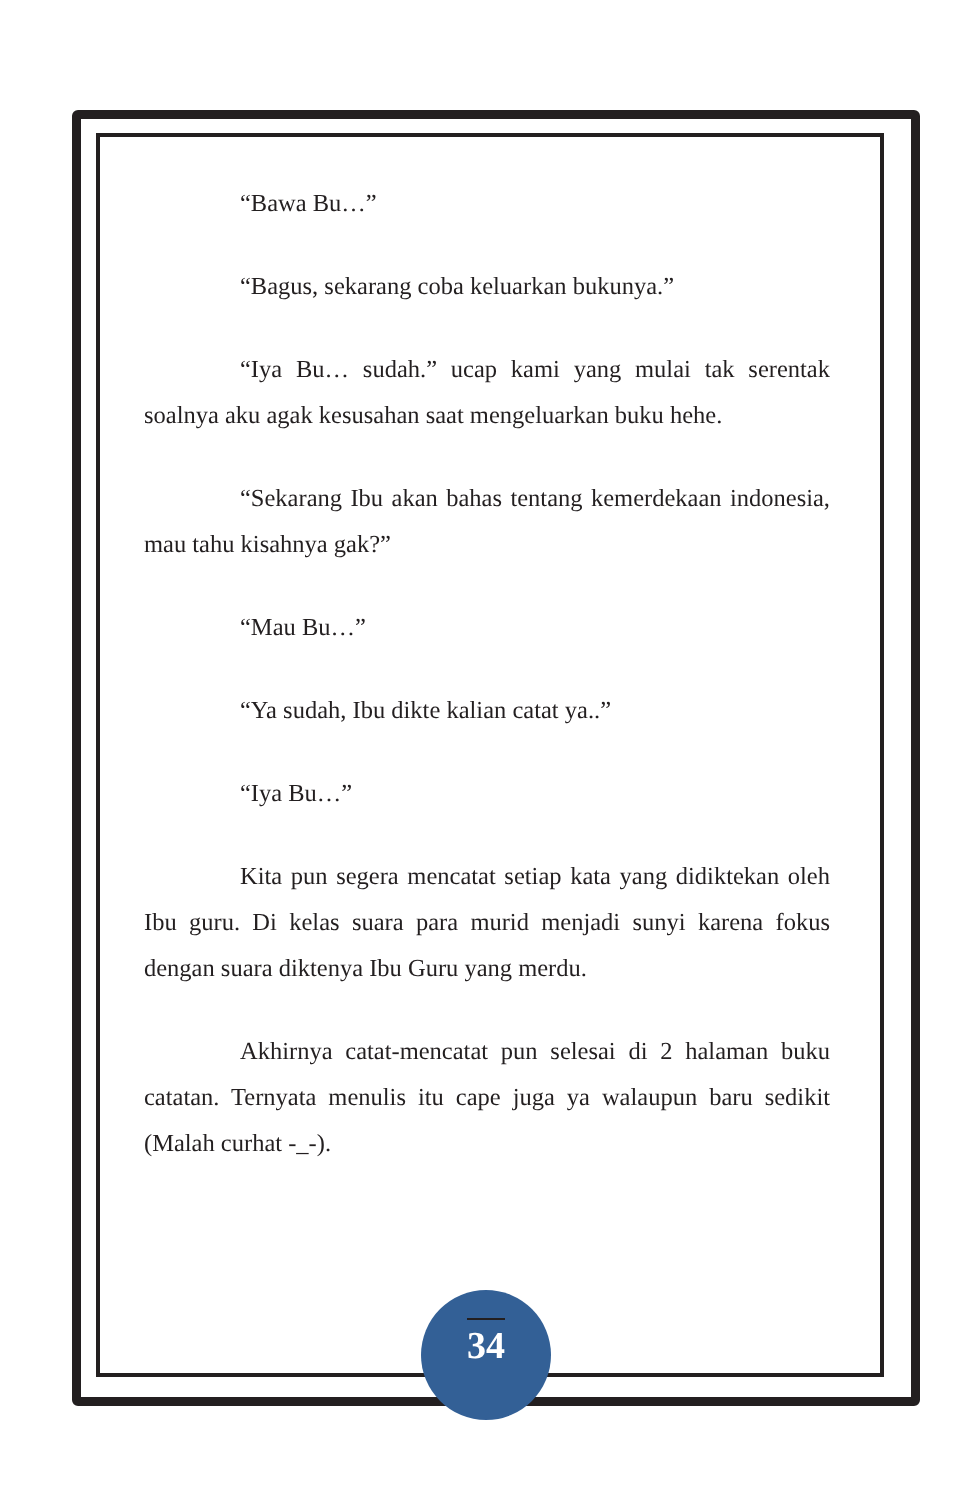“Bawa Bu…”
“Bagus, sekarang coba keluarkan bukunya.”
“Iya Bu… sudah.” ucap kami yang mulai tak serentak soalnya aku agak kesusahan saat mengeluarkan buku hehe.
“Sekarang Ibu akan bahas tentang kemerdekaan indonesia, mau tahu kisahnya gak?”
“Mau Bu…”
“Ya sudah, Ibu dikte kalian catat ya..”
“Iya Bu…”
Kita pun segera mencatat setiap kata yang didiktekan oleh Ibu guru. Di kelas suara para murid menjadi sunyi karena fokus dengan suara diktenya Ibu Guru yang merdu.
Akhirnya catat-mencatat pun selesai di 2 halaman buku catatan. Ternyata menulis itu cape juga ya walaupun baru sedikit (Malah curhat -_-).
34